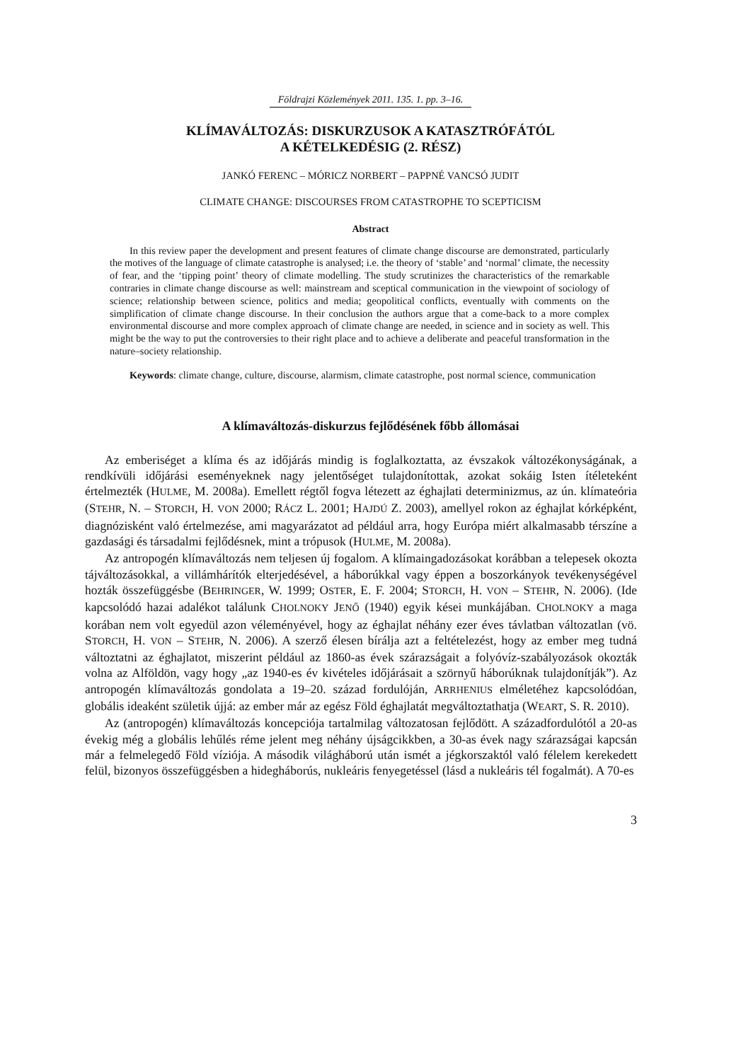Földrajzi Közlemények 2011. 135. 1. pp. 3–16.
KLÍMAVÁLTOZÁS: DISKURZUSOK A KATASZTRÓFÁTÓL
A KÉTELKEDÉSIG (2. RÉSZ)
JANKÓ FERENC – MÓRICZ NORBERT – PAPPNÉ VANCSÓ JUDIT
CLIMATE CHANGE: DISCOURSES FROM CATASTROPHE TO SCEPTICISM
Abstract
In this review paper the development and present features of climate change discourse are demonstrated, particularly the motives of the language of climate catastrophe is analysed; i.e. the theory of ‘stable’ and ‘normal’ climate, the necessity of fear, and the ‘tipping point’ theory of climate modelling. The study scrutinizes the characteristics of the remarkable contraries in climate change discourse as well: mainstream and sceptical communication in the viewpoint of sociology of science; relationship between science, politics and media; geopolitical conflicts, eventually with comments on the simplification of climate change discourse. In their conclusion the authors argue that a come-back to a more complex environmental discourse and more complex approach of climate change are needed, in science and in society as well. This might be the way to put the controversies to their right place and to achieve a deliberate and peaceful transformation in the nature–society relationship.
Keywords: climate change, culture, discourse, alarmism, climate catastrophe, post normal science, communication
A klímaváltozás-diskurzus fejlődésének főbb állomásai
Az emberiséget a klíma és az időjárás mindig is foglalkoztatta, az évszakok változékonyságának, a rendkívüli időjárási eseményeknek nagy jelentőséget tulajdonítottak, azokat sokáig Isten ítéleteként értelmezték (HULME, M. 2008a). Emellett régtől fogva létezett az éghajlati determinizmus, az ún. klímateória (STEHR, N. – STORCH, H. VON 2000; RÁCZ L. 2001; HAJDÚ Z. 2003), amellyel rokon az éghajlat kórképként, diagnózisként való értelmezése, ami magyarázatot ad például arra, hogy Európa miért alkalmasabb térszíne a gazdasági és társadalmi fejlődésnek, mint a trópusok (HULME, M. 2008a).
Az antropogén klímaváltozás nem teljesen új fogalom. A klímaingadozásokat korábban a telepesek okozta tájváltozásokkal, a villámhárítók elterjedésével, a háborúkkal vagy éppen a boszorkányok tevékenységével hozták összefüggésbe (BEHRINGER, W. 1999; OSTER, E. F. 2004; STORCH, H. VON – STEHR, N. 2006). (Ide kapcsolódó hazai adalékot találunk CHOLNOKY JENŐ (1940) egyik kései munkájában. CHOLNOKY a maga korában nem volt egyedül azon véleményével, hogy az éghajlat néhány ezer éves távlatban változatlan (vö. STORCH, H. VON – STEHR, N. 2006). A szerző élesen bírálja azt a feltételezést, hogy az ember meg tudná változtatni az éghajlatot, miszerint például az 1860-as évek szárazságait a folyóvíz-szabályozások okozták volna az Alföldön, vagy hogy „az 1940-es év kivételes időjárásait a szörnyű háborúknak tulajdonítják”). Az antropogén klímaváltozás gondolata a 19–20. század fordulóján, ARRHENIUS elméletéhez kapcsolódóan, globális ideaként születik újjá: az ember már az egész Föld éghajlatát megváltoztathatja (WEART, S. R. 2010).
Az (antropogén) klímaváltozás koncepciója tartalmilag változatosan fejlődött. A századfordulótól a 20-as évekig még a globális lehűlés réme jelent meg néhány újságcikkben, a 30-as évek nagy szárazságai kapcsán már a felmelegedő Föld víziója. A második világháború után ismét a jégkorszaktól való félelem kerekedett felül, bizonyos összefüggésben a hidegháborús, nukleáris fenyegetéssel (lásd a nukleáris tél fogalmát). A 70-es
3